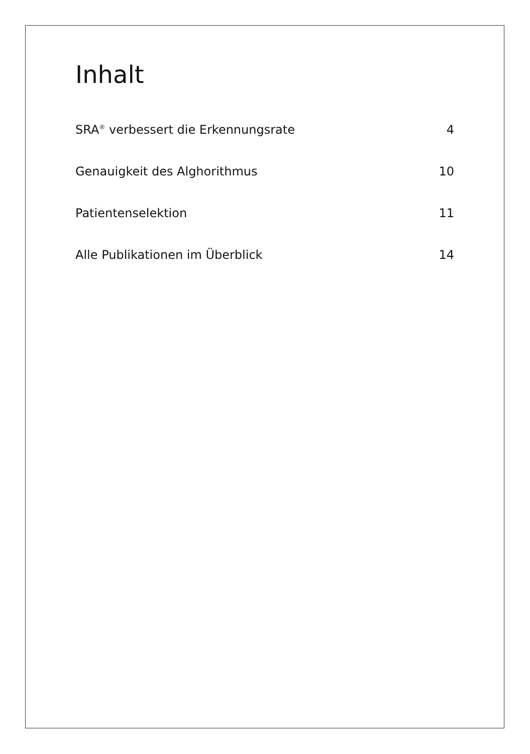Inhalt
SRA<sup>®</sup> verbessert die Erkennungsrate
4
Genauigkeit des Alghorithmus 10
Patientenselektion 11
Alle Publikationen im Überblick
14